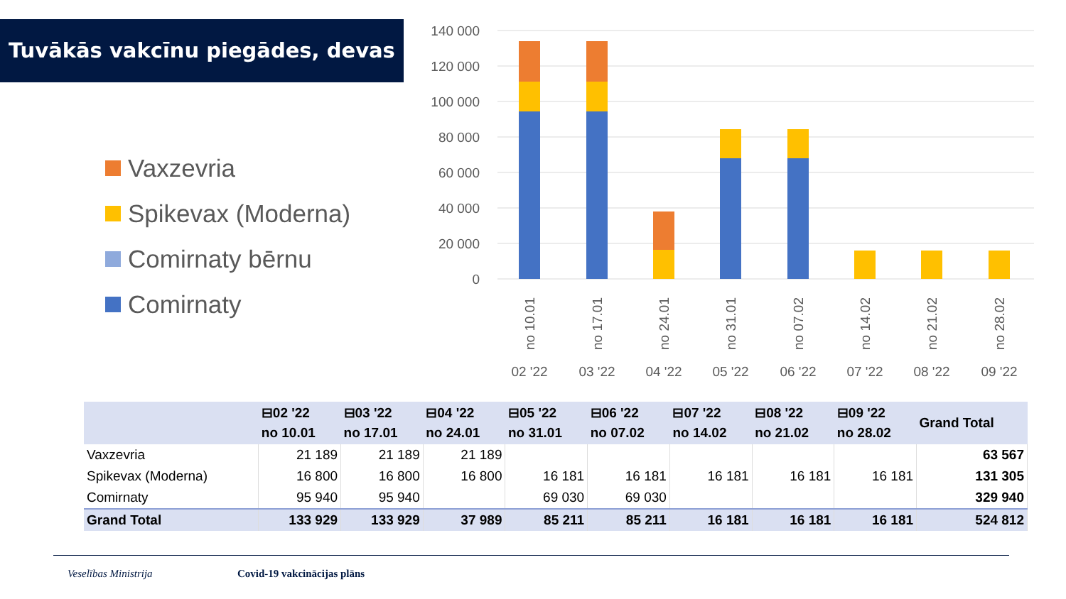Tuvākās vakcīnu piegādes, devas
Vaxzevria
Spikevax (Moderna)
Comirnaty bērnu
Comirnaty
140 000
120 000
100 000
80 000
60 000
40 000
20 000
0
02 '22
03 '22
04 '22
05 '22
06 '22
07 '22
08 '22
09 '22
no 10.01
no 17.01
no 24.01
no 31.01
no 07.02
no 14.02
no 21.02
no 28.02
| | ⊟02 '22 no 10.01 | ⊟03 '22 no 17.01 | ⊟04 '22 no 24.01 | ⊟05 '22 no 31.01 | ⊟06 '22 no 07.02 | ⊟07 '22 no 14.02 | ⊟08 '22 no 21.02 | ⊟09 '22 no 28.02 | Grand Total |
| --- | --- | --- | --- | --- | --- | --- | --- | --- | --- |
| Vaxzevria | 21 189 | 21 189 | 21 189 | | | | | | 63 567 |
| Spikevax (Moderna) | 16 800 | 16 800 | 16 800 | 16 181 | 16 181 | 16 181 | 16 181 | 16 181 | 131 305 |
| Comirnaty | 95 940 | 95 940 | | 69 030 | 69 030 | | | | 329 940 |
| Grand Total | 133 929 | 133 929 | 37 989 | 85 211 | 85 211 | 16 181 | 16 181 | 16 181 | 524 812 |
Veselības Ministrija Covid-19 vakcinācijas plāns